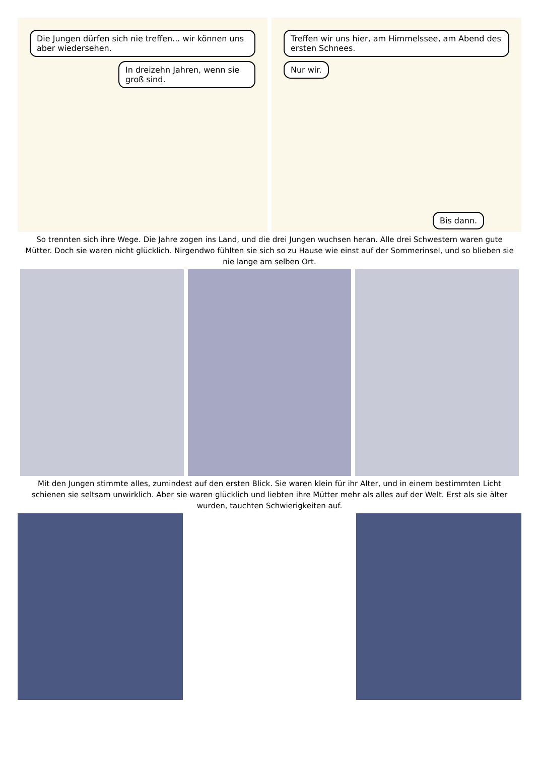Die Jungen dürfen sich nie treffen... wir können uns aber wiedersehen.
In dreizehn Jahren, wenn sie groß sind.
Treffen wir uns hier, am Himmelssee, am Abend des ersten Schnees.
Nur wir.
Bis dann.
So trennten sich ihre Wege. Die Jahre zogen ins Land, und die drei Jungen wuchsen heran. Alle drei Schwestern waren gute Mütter. Doch sie waren nicht glücklich. Nirgendwo fühlten sie sich so zu Hause wie einst auf der Sommerinsel, und so blieben sie nie lange am selben Ort.
Mit den Jungen stimmte alles, zumindest auf den ersten Blick. Sie waren klein für ihr Alter, und in einem bestimmten Licht schienen sie seltsam unwirklich. Aber sie waren glücklich und liebten ihre Mütter mehr als alles auf der Welt. Erst als sie älter wurden, tauchten Schwierigkeiten auf.